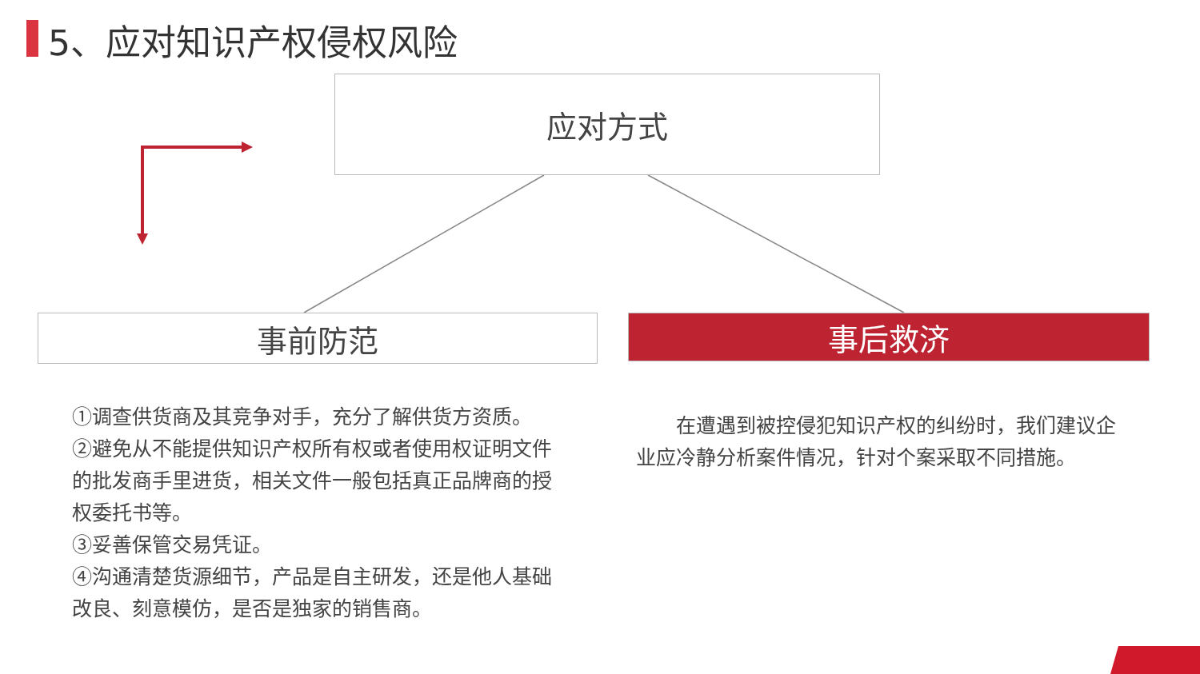5、应对知识产权侵权风险
应对方式
事前防范 事后救济
①调查供货商及其竞争对手，充分了解供货方资质。
②避免从不能提供知识产权所有权或者使用权证明文件的批发商手里进货，相关文件一般包括真正品牌商的授权委托书等。
③妥善保管交易凭证。
④沟通清楚货源细节，产品是自主研发，还是他人基础改良、刻意模仿，是否是独家的销售商。
  在遭遇到被控侵犯知识产权的纠纷时，我们建议企业应冷静分析案件情况，针对个案采取不同措施。